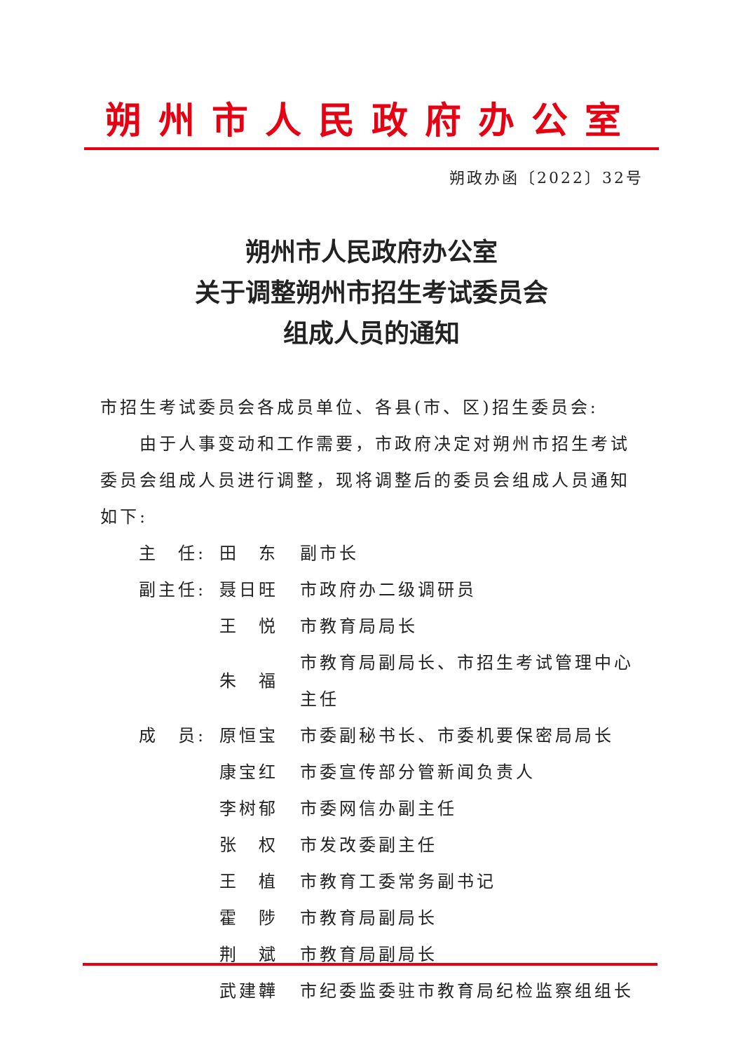朔州市人民政府办公室
朔政办函〔2022〕32号
朔州市人民政府办公室
关于调整朔州市招生考试委员会
组成人员的通知
市招生考试委员会各成员单位、各县(市、区)招生委员会:
由于人事变动和工作需要，市政府决定对朔州市招生考试委员会组成人员进行调整，现将调整后的委员会组成人员通知如下:
| 主 任: | 田 东 | 副市长 |
| 副主任: | 聂日旺 | 市政府办二级调研员 |
| | 王 悦 | 市教育局局长 |
| | 朱 福 | 市教育局副局长、市招生考试管理中心主任 |
| 成 员: | 原恒宝 | 市委副秘书长、市委机要保密局局长 |
| | 康宝红 | 市委宣传部分管新闻负责人 |
| | 李树郁 | 市委网信办副主任 |
| | 张 权 | 市发改委副主任 |
| | 王 植 | 市教育工委常务副书记 |
| | 霍 陟 | 市教育局副局长 |
| | 荆 斌 | 市教育局副局长 |
| | 武建韡 | 市纪委监委驻市教育局纪检监察组组长 |